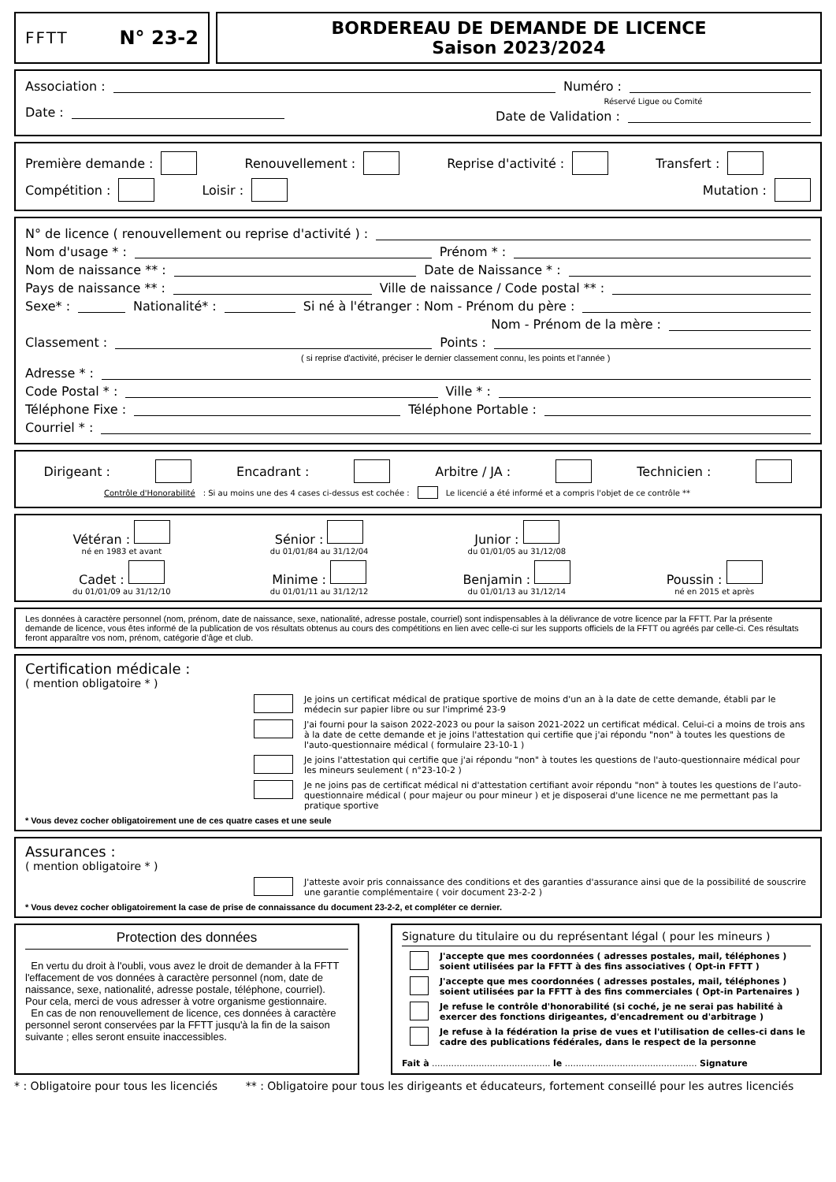FFTT N° 23-2 BORDEREAU DE DEMANDE DE LICENCE
Saison 2023/2024
Association : Numéro :
Date :
Réservé Ligue ou Comité
Date de Validation :
Première demande : Renouvellement : Reprise d'activité : Transfert :
Compétition : Loisir : Mutation :
N° de licence ( renouvellement ou reprise d'activité ) :
Nom d'usage * : Prénom * :
Nom de naissance ** : Date de Naissance * :
Pays de naissance ** : Ville de naissance / Code postal ** :
Sexe* : Nationalité* : Si né à l'étranger : Nom - Prénom du père :
Nom - Prénom de la mère :
Classement : Points :
( si reprise d'activité, préciser le dernier classement connu, les points et l'année )
Adresse * :
Code Postal * : Ville * :
Téléphone Fixe : Téléphone Portable :
Courriel * :
Dirigeant : Encadrant : Arbitre / JA : Technicien :
Contrôle d'Honorabilité : Si au moins une des 4 cases ci-dessus est cochée : Le licencié a été informé et a compris l'objet de ce contrôle **
Vétéran :
né en 1983 et avant
Sénior :
du 01/01/84 au 31/12/04
Junior :
du 01/01/05 au 31/12/08
Cadet :
du 01/01/09 au 31/12/10
Minime :
du 01/01/11 au 31/12/12
Benjamin :
du 01/01/13 au 31/12/14
Poussin :
né en 2015 et après
Les données à caractère personnel (nom, prénom, date de naissance, sexe, nationalité, adresse postale, courriel) sont indispensables à la délivrance de votre licence par la FFTT. Par la présente demande de licence, vous êtes informé de la publication de vos résultats obtenus au cours des compétitions en lien avec celle-ci sur les supports officiels de la FFTT ou agréés par celle-ci. Ces résultats feront apparaître vos nom, prénom, catégorie d’âge et club.
Certification médicale :
( mention obligatoire * )
Je joins un certificat médical de pratique sportive de moins d'un an à la date de cette demande, établi par le médecin sur papier libre ou sur l'imprimé 23-9
J'ai fourni pour la saison 2022-2023 ou pour la saison 2021-2022 un certificat médical. Celui-ci a moins de trois ans à la date de cette demande et je joins l'attestation qui certifie que j'ai répondu "non" à toutes les questions de l'auto-questionnaire médical ( formulaire 23-10-1 )
Je joins l'attestation qui certifie que j'ai répondu "non" à toutes les questions de l'auto-questionnaire médical pour les mineurs seulement ( n°23-10-2 )
Je ne joins pas de certificat médical ni d'attestation certifiant avoir répondu "non" à toutes les questions de l’auto-questionnaire médical ( pour majeur ou pour mineur ) et je disposerai d'une licence ne me permettant pas la pratique sportive
* Vous devez cocher obligatoirement une de ces quatre cases et une seule
Assurances :
( mention obligatoire * )
J'atteste avoir pris connaissance des conditions et des garanties d'assurance ainsi que de la possibilité de souscrire une garantie complémentaire ( voir document 23-2-2 )
* Vous devez cocher obligatoirement la case de prise de connaissance du document 23-2-2, et compléter ce dernier.
Protection des données
En vertu du droit à l'oubli, vous avez le droit de demander à la FFTT l'effacement de vos données à caractère personnel (nom, date de naissance, sexe, nationalité, adresse postale, téléphone, courriel). Pour cela, merci de vous adresser à votre organisme gestionnaire.
En cas de non renouvellement de licence, ces données à caractère personnel seront conservées par la FFTT jusqu'à la fin de la saison suivante ; elles seront ensuite inaccessibles.
Signature du titulaire ou du représentant légal ( pour les mineurs )
J'accepte que mes coordonnées ( adresses postales, mail, téléphones ) soient utilisées par la FFTT à des fins associatives ( Opt-in FFTT )
J'accepte que mes coordonnées ( adresses postales, mail, téléphones ) soient utilisées par la FFTT à des fins commerciales ( Opt-in Partenaires )
Je refuse le contrôle d'honorabilité (si coché, je ne serai pas habilité à exercer des fonctions dirigeantes, d'encadrement ou d'arbitrage )
Je refuse à la fédération la prise de vues et l'utilisation de celles-ci dans le cadre des publications fédérales, dans le respect de la personne
Fait à ........................................... le ................................................ Signature
* : Obligatoire pour tous les licenciés ** : Obligatoire pour tous les dirigeants et éducateurs, fortement conseillé pour les autres licenciés